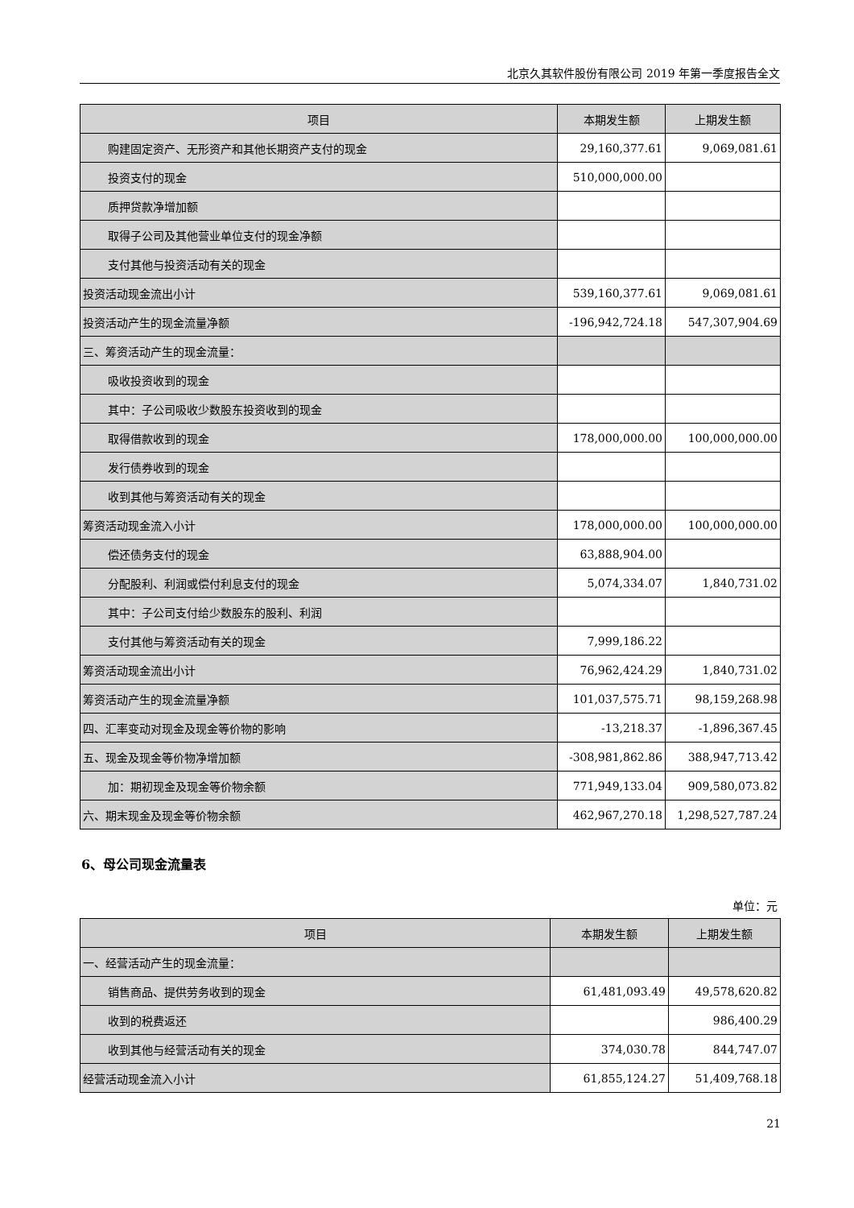北京久其软件股份有限公司 2019 年第一季度报告全文
| 项目 | 本期发生额 | 上期发生额 |
| --- | --- | --- |
| 购建固定资产、无形资产和其他长期资产支付的现金 | 29,160,377.61 | 9,069,081.61 |
| 投资支付的现金 | 510,000,000.00 | |
| 质押贷款净增加额 | | |
| 取得子公司及其他营业单位支付的现金净额 | | |
| 支付其他与投资活动有关的现金 | | |
| 投资活动现金流出小计 | 539,160,377.61 | 9,069,081.61 |
| 投资活动产生的现金流量净额 | -196,942,724.18 | 547,307,904.69 |
| 三、筹资活动产生的现金流量： | | |
| 吸收投资收到的现金 | | |
| 其中：子公司吸收少数股东投资收到的现金 | | |
| 取得借款收到的现金 | 178,000,000.00 | 100,000,000.00 |
| 发行债券收到的现金 | | |
| 收到其他与筹资活动有关的现金 | | |
| 筹资活动现金流入小计 | 178,000,000.00 | 100,000,000.00 |
| 偿还债务支付的现金 | 63,888,904.00 | |
| 分配股利、利润或偿付利息支付的现金 | 5,074,334.07 | 1,840,731.02 |
| 其中：子公司支付给少数股东的股利、利润 | | |
| 支付其他与筹资活动有关的现金 | 7,999,186.22 | |
| 筹资活动现金流出小计 | 76,962,424.29 | 1,840,731.02 |
| 筹资活动产生的现金流量净额 | 101,037,575.71 | 98,159,268.98 |
| 四、汇率变动对现金及现金等价物的影响 | -13,218.37 | -1,896,367.45 |
| 五、现金及现金等价物净增加额 | -308,981,862.86 | 388,947,713.42 |
| 加：期初现金及现金等价物余额 | 771,949,133.04 | 909,580,073.82 |
| 六、期末现金及现金等价物余额 | 462,967,270.18 | 1,298,527,787.24 |
6、母公司现金流量表
单位：元
| 项目 | 本期发生额 | 上期发生额 |
| --- | --- | --- |
| 一、经营活动产生的现金流量： | | |
| 销售商品、提供劳务收到的现金 | 61,481,093.49 | 49,578,620.82 |
| 收到的税费返还 | | 986,400.29 |
| 收到其他与经营活动有关的现金 | 374,030.78 | 844,747.07 |
| 经营活动现金流入小计 | 61,855,124.27 | 51,409,768.18 |
21